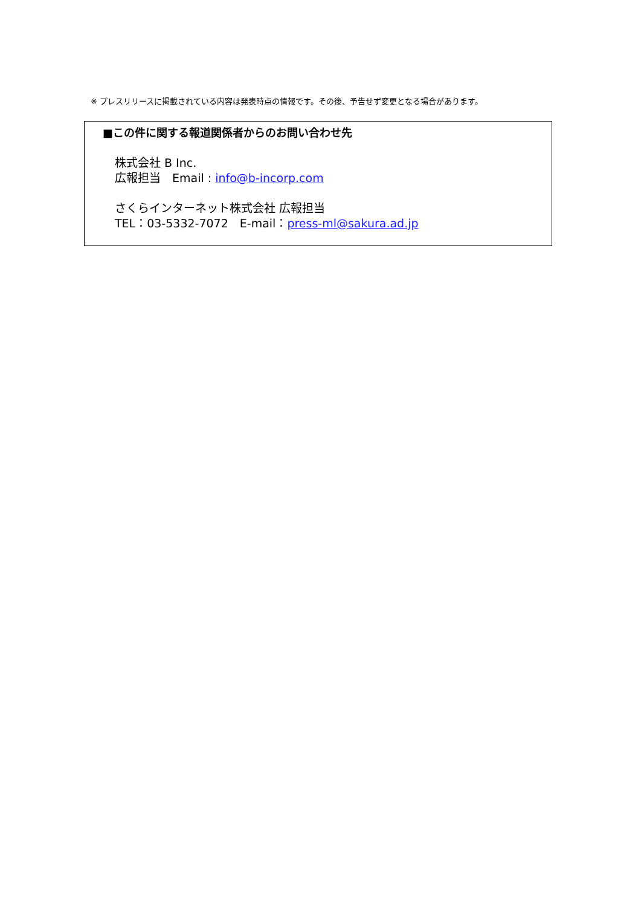※ プレスリリースに掲載されている内容は発表時点の情報です。その後、予告せず変更となる場合があります。
■この件に関する報道関係者からのお問い合わせ先
株式会社 B Inc.
広報担当　Email : info@b-incorp.com
さくらインターネット株式会社 広報担当
TEL：03-5332-7072　E-mail：press-ml@sakura.ad.jp